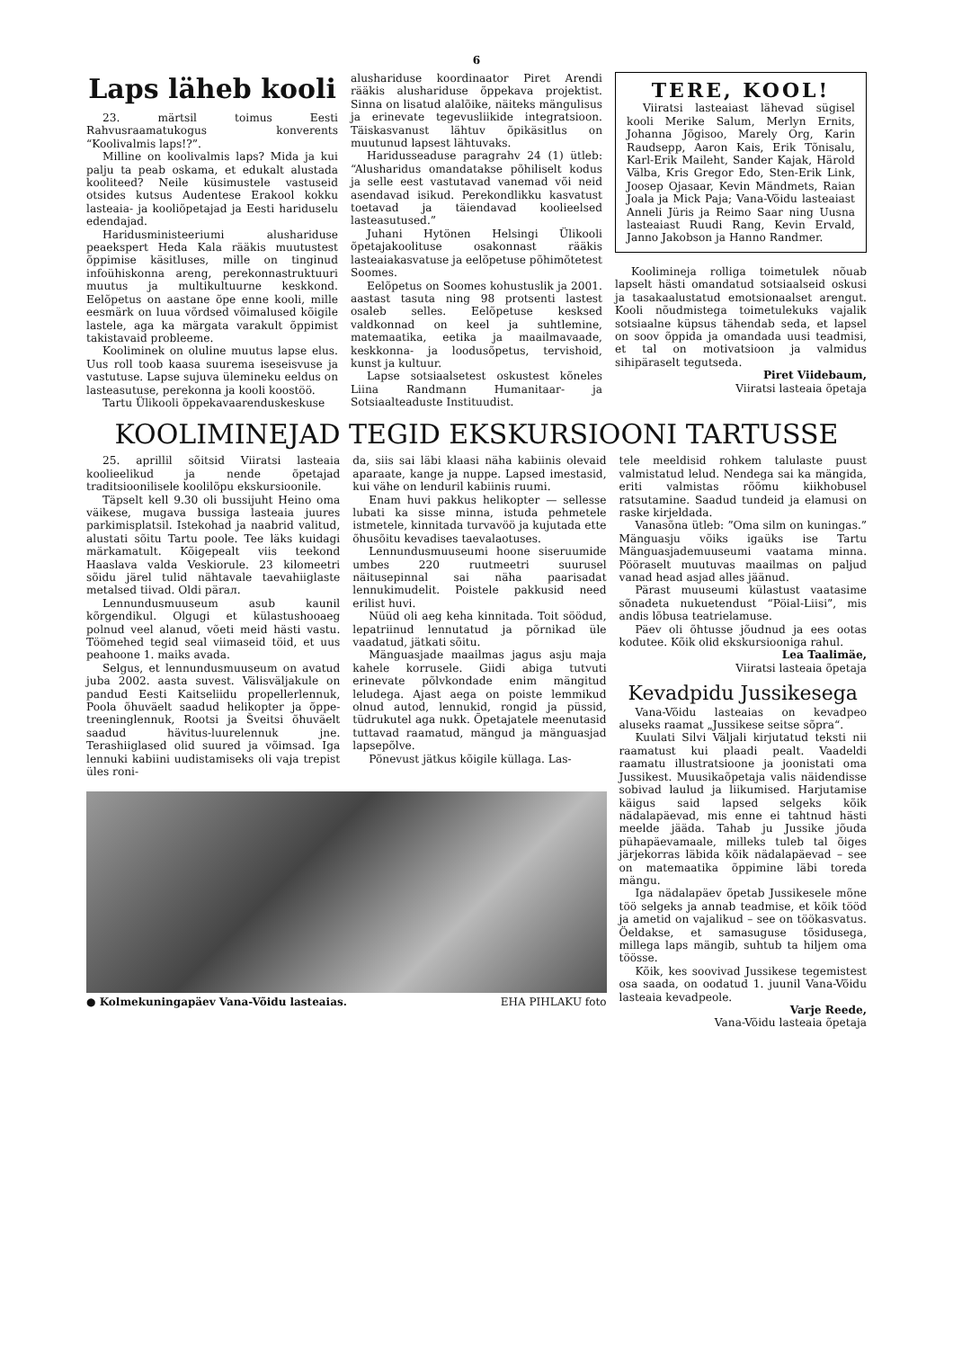6
Laps läheb kooli
23. märtsil toimus Eesti Rahvusraamatukogus konverents “Koolivalmis laps!?”.
Milline on koolivalmis laps? Mida ja kui palju ta peab oskama, et edukalt alustada kooliteed? Neile küsimustele vastuseid otsides kutsus Audentese Erakool kokku lasteaia- ja kooliõpetajad ja Eesti hariduselu edendajad.
Haridusministeeriumi alushariduse peaekspert Heda Kala rääkis muutustest õppimise käsitluses, mille on tinginud infoühiskonna areng, perekonnastruktuuri muutus ja multikultuurne keskkond. Eelõpetus on aastane õpe enne kooli, mille eesmärk on luua võrdsed võimalused kõigile lastele, aga ka märgata varakult õppimist takistavaid probleeme.
Kooliminek on oluline muutus lapse elus. Uus roll toob kaasa suurema iseseisvuse ja vastutuse. Lapse sujuva ülemineku eeldus on lasteasutuse, perekonna ja kooli koostöö.
Tartu Ülikooli õppekavaarenduskeskuse
alushariduse koordinaator Piret Arendi rääkis alushariduse õppekava projektist. Sinna on lisatud alalõike, näiteks mängulisus ja erinevate tegevusliikide integratsioon. Täiskasvanust lähtuv õpikäsitlus on muutunud lapsest lähtuvaks.
Haridusseaduse paragrahv 24 (1) ütleb: “Alusharidus omandatakse põhiliselt kodus ja selle eest vastutavad vanemad või neid asendavad isikud. Perekondlikku kasvatust toetavad ja täiendavad koolieelsed lasteasutused.”
Juhani Hytönen Helsingi Ülikooli õpetajakoolituse osakonnast rääkis lasteaiakasvatuse ja eelõpetuse põhimõtetest Soomes.
Eelõpetus on Soomes kohustuslik ja 2001. aastast tasuta ning 98 protsenti lastest osaleb selles. Eelõpetuse kesksed valdkonnad on keel ja suhtlemine, matemaatika, eetika ja maailmavaade, keskkonna- ja loodusõpetus, tervishoid, kunst ja kultuur.
Lapse sotsiaalsetest oskustest kõneles Liina Randmann Humanitaar- ja Sotsiaalteaduste Instituudist.
TERE, KOOL!
Viiratsi lasteaiast lähevad sügisel kooli Merike Salum, Merlyn Ernits, Johanna Jõgisoo, Marely Org, Karin Raudsepp, Aaron Kais, Erik Tõnisalu, Karl-Erik Maileht, Sander Kajak, Härold Välba, Kris Gregor Edo, Sten-Erik Link, Joosep Ojasaar, Kevin Mändmets, Raian Joala ja Mick Paja; Vana-Võidu lasteaiast Anneli Jüris ja Reimo Saar ning Uusna lasteaiast Ruudi Rang, Kevin Ervald, Janno Jakobson ja Hanno Randmer.
Koolimineja rolliga toimetulek nõuab lapselt hästi omandatud sotsiaalseid oskusi ja tasakaalustatud emotsionaalset arengut. Kooli nõudmistega toimetulekuks vajalik sotsiaalne küpsus tähendab seda, et lapsel on soov õppida ja omandada uusi teadmisi, et tal on motivatsioon ja valmidus sihipäraselt tegutseda.
Piret Viidebaum,
Viiratsi lasteaia õpetaja
KOOLIMINEJAD TEGID EKSKURSIOONI TARTUSSE
25. aprillil sõitsid Viiratsi lasteaia koolieelikud ja nende õpetajad traditsioonilisele koolilõpu ekskursioonile.
Täpselt kell 9.30 oli bussijuht Heino oma väikese, mugava bussiga lasteaia juures parkimisplatsil. Istekohad ja naabrid valitud, alustati sõitu Tartu poole. Tee läks kuidagi märkamatult. Kõigepealt viis teekond Haaslava valda Veskiorule. 23 kilomeetri sõidu järel tulid nähtavale taevahiiglaste metalsed tiivad. Oldi pärал.
Lennundusmuuseum asub kaunil kõrgendikul. Olgugi et külastushooaeg polnud veel alanud, võeti meid hästi vastu. Töömehed tegid seal viimaseid töid, et uus peahoone 1. maiks avada.
Selgus, et lennundusmuuseum on avatud juba 2002. aasta suvest. Välisväljakule on pandud Eesti Kaitseliidu propellerlennuk, Poola õhuväelt saadud helikopter ja õppe-treeninglennuk, Rootsi ja Šveitsi õhuväelt saadud hävitus-luurelennuk jne. Terashiiglased olid suured ja võimsad. Iga lennuki kabiini uudistamiseks oli vaja trepist üles roni-
da, siis sai läbi klaasi näha kabiinis olevaid aparaate, kange ja nuppe. Lapsed imestasid, kui vähe on lenduril kabiinis ruumi.
Enam huvi pakkus helikopter — sellesse lubati ka sisse minna, istuda pehmetele istmetele, kinnitada turvavöö ja kujutada ette õhusõitu kevadises taevalaotuses.
Lennundusmuuseumi hoone siseruumide umbes 220 ruutmeetri suurusel näitusepinnal sai näha paarisadat lennukimudelit. Poistele pakkusid need erilist huvi.
Nüüd oli aeg keha kinnitada. Toit söödud, lepatriinud lennutatud ja põrnikad üle vaadatud, jätkati sõitu.
Mänguasjade maailmas jagus asju maja kahele korrusele. Giidi abiga tutvuti erinevate põlvkondade enim mängitud leludega. Ajast aega on poiste lemmikud olnud autod, lennukid, rongid ja püssid, tüdrukutel aga nukk. Õpetajatele meenutasid tuttavad raamatud, mängud ja mänguasjad lapsepõlve.
Põnevust jätkus kõigile küllaga. Las-
● Kolmekuningapäev Vana-Võidu lasteaias. EHA PIHLAKU foto
tele meeldisid rohkem talulaste puust valmistatud lelud. Nendega sai ka mängida, eriti valmistas rõõmu kiikhobusel ratsutamine. Saadud tundeid ja elamusi on raske kirjeldada.
Vanasõna ütleb: ”Oma silm on kuningas.” Mänguasju võiks igaüks ise Tartu Mänguasjademuuseumi vaatama minna. Pööraselt muutuvas maailmas on paljud vanad head asjad alles jäänud.
Pärast muuseumi külastust vaatasime sõnadeta nukuetendust “Pöial-Liisi”, mis andis lõbusa teatrielamuse.
Päev oli õhtusse jõudnud ja ees ootas kodutee. Kõik olid ekskursiooniga rahul.
Lea Taalimäe,
Viiratsi lasteaia õpetaja
Kevadpidu Jussikesega
Vana-Võidu lasteaias on kevadpeo aluseks raamat „Jussikese seitse sõpra“.
Kuulati Silvi Väljali kirjutatud teksti nii raamatust kui plaadi pealt. Vaadeldi raamatu illustratsioone ja joonistati oma Jussikest. Muusikaõpetaja valis näidendisse sobivad laulud ja liikumised. Harjutamise käigus said lapsed selgeks kõik nädalapäevad, mis enne ei tahtnud hästi meelde jääda. Tahab ju Jussike jõuda pühapäevamaale, milleks tuleb tal õiges järjekorras läbida kõik nädalapäevad – see on matemaatika õppimine läbi toreda mängu.
Iga nädalapäev õpetab Jussikesele mõne töö selgeks ja annab teadmise, et kõik tööd ja ametid on vajalikud – see on töökasvatus. Öeldakse, et samasuguse tõsidusega, millega laps mängib, suhtub ta hiljem oma töösse.
Kõik, kes soovivad Jussikese tegemistest osa saada, on oodatud 1. juunil Vana-Võidu lasteaia kevadpeole.
Varje Reede,
Vana-Võidu lasteaia õpetaja